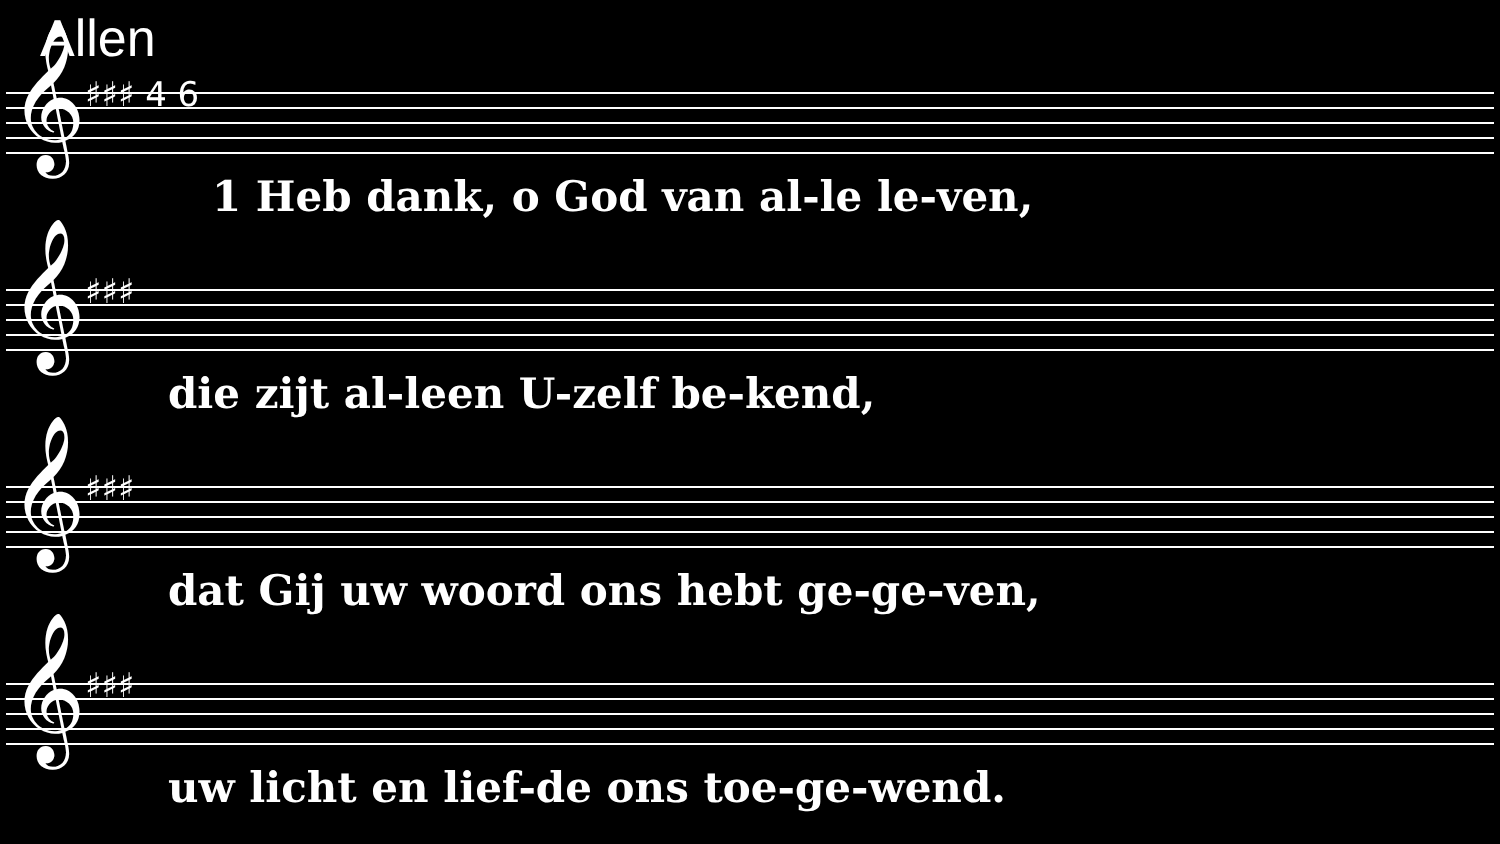Allen
𝄞 ♯♯♯ 4 6
1 Heb dank, o God van al-le le-ven,
𝄞 ♯♯♯
die zijt al-leen U-zelf be-kend,
𝄞 ♯♯♯
dat Gij uw woord ons hebt ge-ge-ven,
𝄞 ♯♯♯
uw licht en lief-de ons toe-ge-wend.